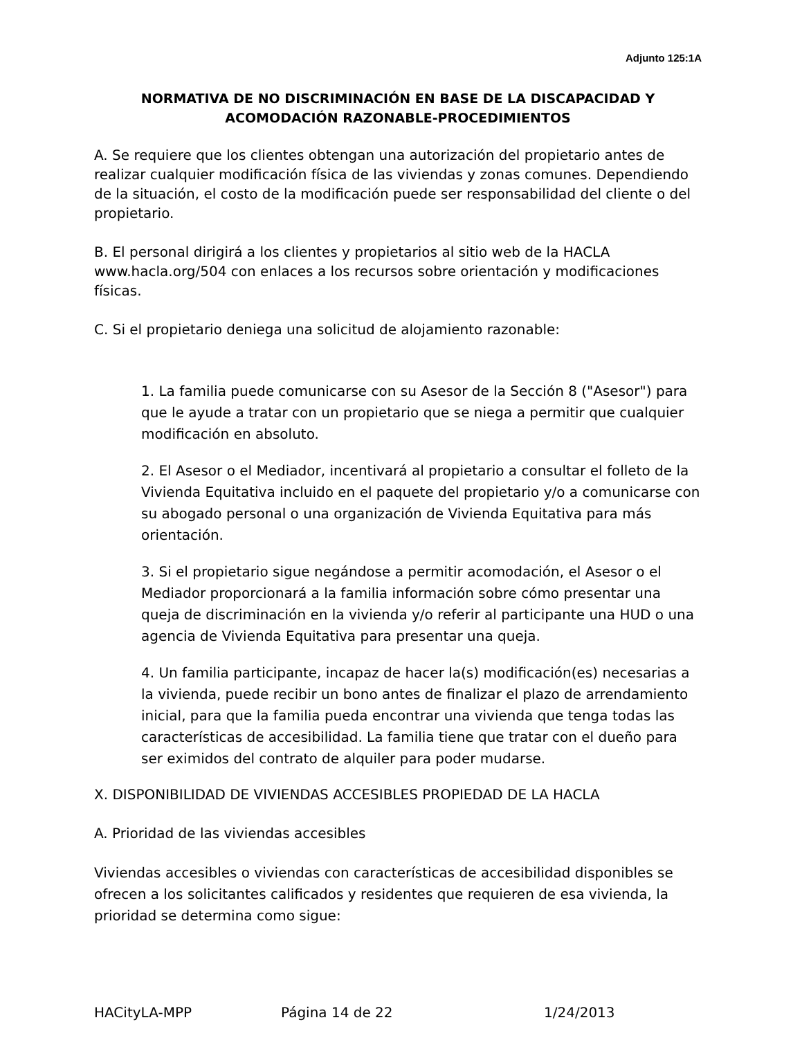Adjunto 125:1A
NORMATIVA DE NO DISCRIMINACIÓN EN BASE DE LA DISCAPACIDAD Y ACOMODACIÓN RAZONABLE-PROCEDIMIENTOS
A. Se requiere que los clientes obtengan una autorización del propietario antes de realizar cualquier modificación física de las viviendas y zonas comunes. Dependiendo de la situación, el costo de la modificación puede ser responsabilidad del cliente o del propietario.
B. El personal dirigirá a los clientes y propietarios al sitio web de la HACLA www.hacla.org/504 con enlaces a los recursos sobre orientación y modificaciones físicas.
C. Si el propietario deniega una solicitud de alojamiento razonable:
1. La familia puede comunicarse con su Asesor de la Sección 8 ("Asesor") para que le ayude a tratar con un propietario que se niega a permitir que cualquier modificación en absoluto.
2. El Asesor o el Mediador, incentivará al propietario a consultar el folleto de la Vivienda Equitativa incluido en el paquete del propietario y/o a comunicarse con su abogado personal o una organización de Vivienda Equitativa para más orientación.
3. Si el propietario sigue negándose a permitir acomodación, el Asesor o el Mediador proporcionará a la familia información sobre cómo presentar una queja de discriminación en la vivienda y/o referir al participante una HUD o una agencia de Vivienda Equitativa para presentar una queja.
4. Un familia participante, incapaz de hacer la(s) modificación(es) necesarias a la vivienda, puede recibir un bono antes de finalizar el plazo de arrendamiento inicial, para que la familia pueda encontrar una vivienda que tenga todas las características de accesibilidad. La familia tiene que tratar con el dueño para ser eximidos del contrato de alquiler para poder mudarse.
X. DISPONIBILIDAD DE VIVIENDAS ACCESIBLES PROPIEDAD DE LA HACLA
A. Prioridad de las viviendas accesibles
Viviendas accesibles o viviendas con características de accesibilidad disponibles se ofrecen a los solicitantes calificados y residentes que requieren de esa vivienda, la prioridad se determina como sigue:
HACityLA-MPP Página 14 de 22 1/24/2013